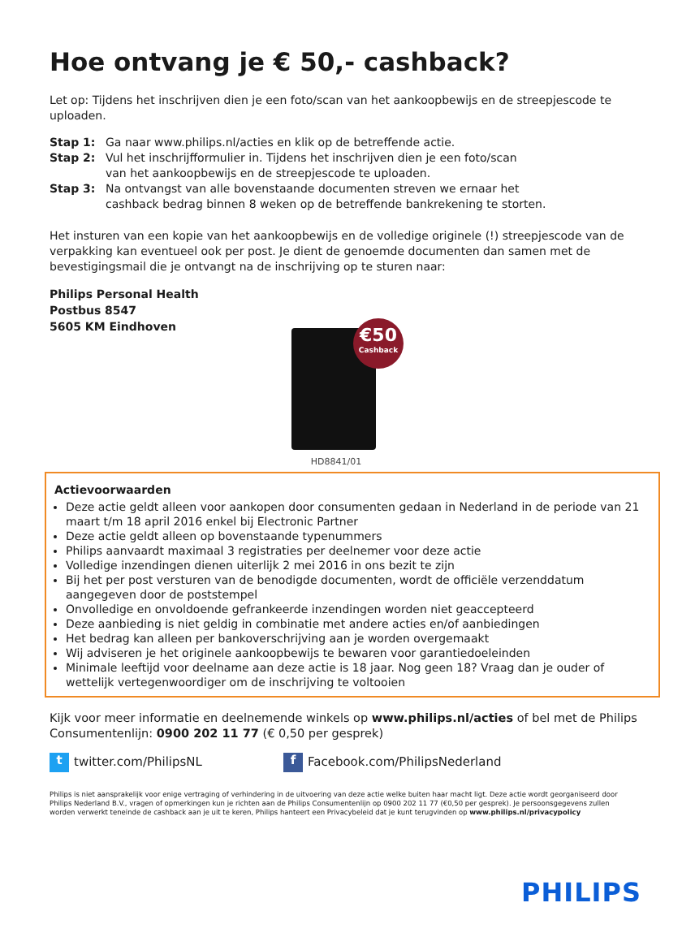Hoe ontvang je € 50,- cashback?
Let op: Tijdens het inschrijven dien je een foto/scan van het aankoopbewijs en de streepjescode te uploaden.
Stap 1: Ga naar www.philips.nl/acties en klik op de betreffende actie.
Stap 2: Vul het inschrijfformulier in. Tijdens het inschrijven dien je een foto/scan
van het aankoopbewijs en de streepjescode te uploaden.
Stap 3: Na ontvangst van alle bovenstaande documenten streven we ernaar het
cashback bedrag binnen 8 weken op de betreffende bankrekening te storten.
Het insturen van een kopie van het aankoopbewijs en de volledige originele (!) streepjescode van de verpakking kan eventueel ook per post. Je dient de genoemde documenten dan samen met de bevestigingsmail die je ontvangt na de inschrijving op te sturen naar:
Philips Personal Health
Postbus 8547
5605 KM Eindhoven
€50
Cashback
HD8841/01
Actievoorwaarden
Deze actie geldt alleen voor aankopen door consumenten gedaan in Nederland in de periode van 21 maart t/m 18 april 2016 enkel bij Electronic Partner
Deze actie geldt alleen op bovenstaande typenummers
Philips aanvaardt maximaal 3 registraties per deelnemer voor deze actie
Volledige inzendingen dienen uiterlijk 2 mei 2016 in ons bezit te zijn
Bij het per post versturen van de benodigde documenten, wordt de officiële verzenddatum aangegeven door de poststempel
Onvolledige en onvoldoende gefrankeerde inzendingen worden niet geaccepteerd
Deze aanbieding is niet geldig in combinatie met andere acties en/of aanbiedingen
Het bedrag kan alleen per bankoverschrijving aan je worden overgemaakt
Wij adviseren je het originele aankoopbewijs te bewaren voor garantiedoeleinden
Minimale leeftijd voor deelname aan deze actie is 18 jaar. Nog geen 18? Vraag dan je ouder of wettelijk vertegenwoordiger om de inschrijving te voltooien
Kijk voor meer informatie en deelnemende winkels op www.philips.nl/acties of bel met de Philips Consumentenlijn: 0900 202 11 77 (€ 0,50 per gesprek)
t twitter.com/PhilipsNL
f Facebook.com/PhilipsNederland
Philips is niet aansprakelijk voor enige vertraging of verhindering in de uitvoering van deze actie welke buiten haar macht ligt. Deze actie wordt georganiseerd door Philips Nederland B.V., vragen of opmerkingen kun je richten aan de Philips Consumentenlijn op 0900 202 11 77 (€0,50 per gesprek). Je persoonsgegevens zullen worden verwerkt teneinde de cashback aan je uit te keren, Philips hanteert een Privacybeleid dat je kunt terugvinden op www.philips.nl/privacypolicy
PHILIPS